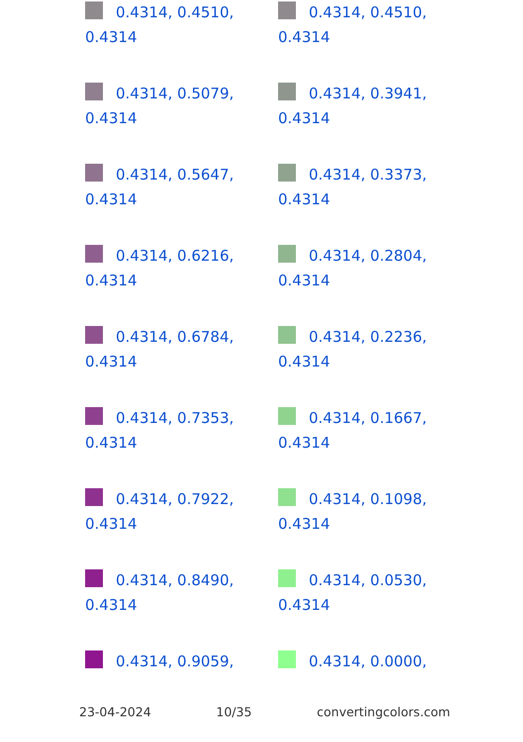0.4314, 0.4510, 0.4314
0.4314, 0.4510, 0.4314
0.4314, 0.5079, 0.4314
0.4314, 0.3941, 0.4314
0.4314, 0.5647, 0.4314
0.4314, 0.3373, 0.4314
0.4314, 0.6216, 0.4314
0.4314, 0.2804, 0.4314
0.4314, 0.6784, 0.4314
0.4314, 0.2236, 0.4314
0.4314, 0.7353, 0.4314
0.4314, 0.1667, 0.4314
0.4314, 0.7922, 0.4314
0.4314, 0.1098, 0.4314
0.4314, 0.8490, 0.4314
0.4314, 0.0530, 0.4314
0.4314, 0.9059,
0.4314, 0.0000,
23-04-2024 10/35 convertingcolors.com